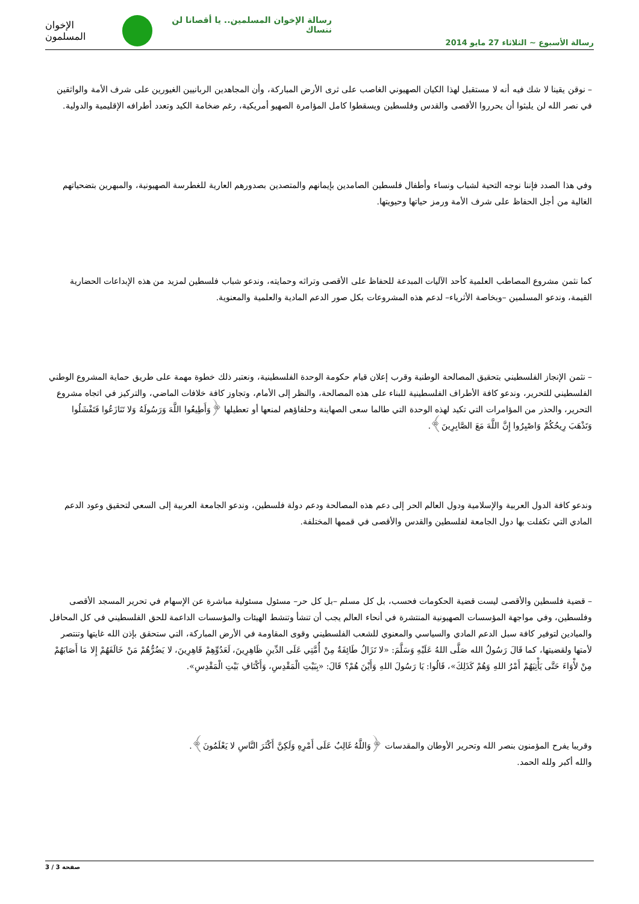رسالة الإخوان المسلمين.. يا أقصانا لن ننساك
رسالة الأسبوع ~ الثلاثاء 27 مايو 2014
الإخوان المسلمون
– نوقن يقينا لا شك فيه أنه لا مستقبل لهذا الكيان الصهيوني الغاصب على ثرى الأرض المباركة، وأن المجاهدين الربانيين الغيورين على شرف الأمة والواثقين في نصر الله لن يلبثوا أن يحرروا الأقصى والقدس وفلسطين ويسقطوا كامل المؤامرة الصهيو أمريكية، رغم ضخامة الكيد وتعدد أطرافه الإقليمية والدولية.
وفي هذا الصدد فإننا نوجه التحية لشباب ونساء وأطفال فلسطين الصامدين بإيمانهم والمتصدين بصدورهم العارية للغطرسة الصهيونية، والمبهرين بتضحياتهم الغالية من أجل الحفاظ على شرف الأمة ورمز حياتها وحيويتها.
كما نثمن مشروع المصاطب العلمية كأحد الآليات المبدعة للحفاظ على الأقصى وتراثه وحمايته، وندعو شباب فلسطين لمزيد من هذه الإبداعات الحضارية القيمة، وندعو المسلمين –وبخاصة الأثرياء– لدعم هذه المشروعات بكل صور الدعم المادية والعلمية والمعنوية.
– نثمن الإنجاز الفلسطيني بتحقيق المصالحة الوطنية وقرب إعلان قيام حكومة الوحدة الفلسطينية، ونعتبر ذلك خطوة مهمة على طريق حماية المشروع الوطني الفلسطيني للتحرير، وندعو كافة الأطراف الفلسطينية للبناء على هذه المصالحة، والنظر إلى الأمام، وتجاوز كافة خلافات الماضي، والتركيز في اتجاه مشروع التحرير، والحذر من المؤامرات التي تكيد لهذه الوحدة التي طالما سعى الصهاينة وحلفاؤهم لمنعها أو تعطيلها ﴿وَأَطِيعُوا اللَّهَ وَرَسُولَهُ وَلا تَنَازَعُوا فَتَفْشَلُوا وَتَذْهَبَ رِيحُكُمْ وَاصْبِرُوا إِنَّ اللَّهَ مَعَ الصَّابِرِينَ﴾.
وندعو كافة الدول العربية والإسلامية ودول العالم الحر إلى دعم هذه المصالحة ودعم دولة فلسطين، وندعو الجامعة العربية إلى السعي لتحقيق وعود الدعم المادي التي تكفلت بها دول الجامعة لفلسطين والقدس والأقصى في قممها المختلفة.
– قضية فلسطين والأقصى ليست قضية الحكومات فحسب، بل كل مسلم –بل كل حر– مسئول مسئولية مباشرة عن الإسهام في تحرير المسجد الأقصى وفلسطين، وفي مواجهة المؤسسات الصهيونية المنتشرة في أنحاء العالم يجب أن تنشأ وتنشط الهيئات والمؤسسات الداعمة للحق الفلسطيني في كل المحافل والميادين لتوفير كافة سبل الدعم المادي والسياسي والمعنوي للشعب الفلسطيني وقوى المقاومة في الأرض المباركة، التي ستحقق بإذن الله غايتها وتنتصر لأمتها ولقضيتها، كما قَالَ رَسُولُ الله صَلَّى اللهُ عَلَيْهِ وَسَلَّمَ: «لا تَزَالُ طَائِفَةٌ مِنْ أُمَّتِي عَلَى الدِّينِ ظَاهِرِينَ، لَعَدُوِّهِمْ قَاهِرِينَ، لا يَضُرُّهُمْ مَنْ خَالَفَهُمْ إِلا مَا أَصَابَهُمْ مِنْ لأْوَاءَ حَتَّى يَأْتِيَهُمْ أَمْرُ اللهِ وَهُمْ كَذَلِكَ»، قَالُوا: يَا رَسُولَ اللهِ وَأَيْنَ هُمْ؟ قَالَ: «بِبَيْتِ الْمَقْدِسِ، وَأَكْنَافِ بَيْتِ الْمَقْدِسِ».
وقريبا يفرح المؤمنون بنصر الله وتحرير الأوطان والمقدسات ﴿وَاللَّهُ غَالِبٌ عَلَى أَمْرِهِ وَلَكِنَّ أَكْثَرَ النَّاسِ لا يَعْلَمُونَ﴾.
والله أكبر ولله الحمد.
صفحة 3 / 3